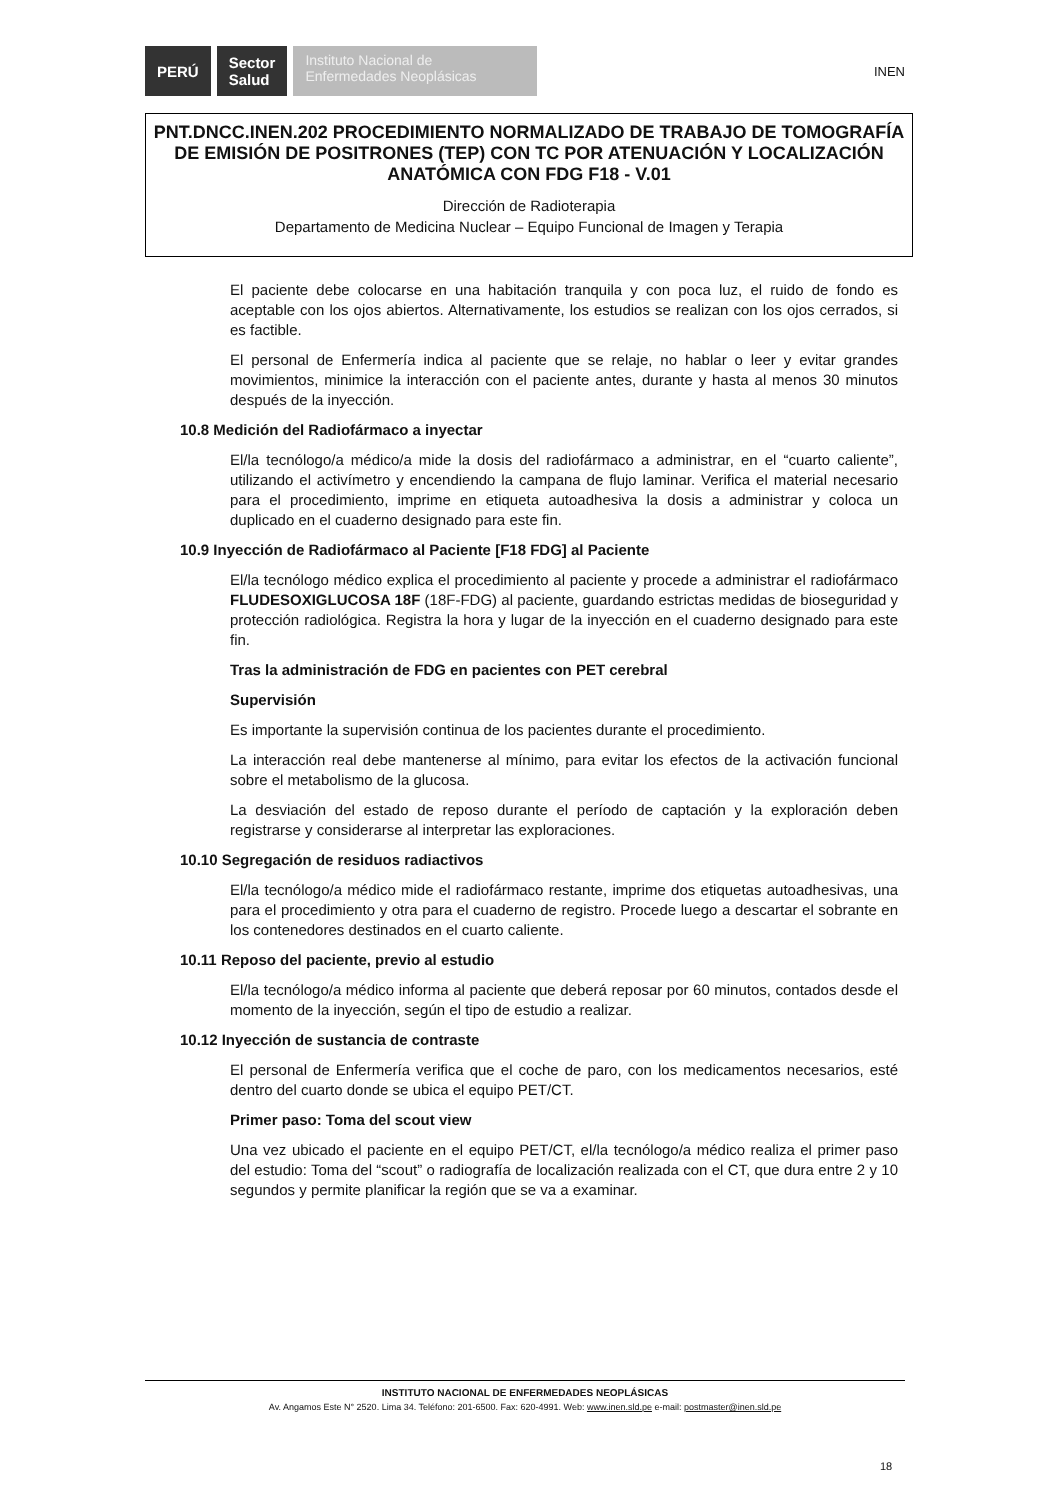PERÚ Sector
Salud Instituto Nacional de Enfermedades Neoplásicas INEN
PNT.DNCC.INEN.202 PROCEDIMIENTO NORMALIZADO DE TRABAJO DE TOMOGRAFÍA DE EMISIÓN DE POSITRONES (TEP) CON TC POR ATENUACIÓN Y LOCALIZACIÓN ANATÓMICA CON FDG F18 - V.01
Dirección de Radioterapia
Departamento de Medicina Nuclear – Equipo Funcional de Imagen y Terapia
El paciente debe colocarse en una habitación tranquila y con poca luz, el ruido de fondo es aceptable con los ojos abiertos. Alternativamente, los estudios se realizan con los ojos cerrados, si es factible.
El personal de Enfermería indica al paciente que se relaje, no hablar o leer y evitar grandes movimientos, minimice la interacción con el paciente antes, durante y hasta al menos 30 minutos después de la inyección.
10.8 Medición del Radiofármaco a inyectar
El/la tecnólogo/a médico/a mide la dosis del radiofármaco a administrar, en el “cuarto caliente”, utilizando el activímetro y encendiendo la campana de flujo laminar. Verifica el material necesario para el procedimiento, imprime en etiqueta autoadhesiva la dosis a administrar y coloca un duplicado en el cuaderno designado para este fin.
10.9 Inyección de Radiofármaco al Paciente [F18 FDG] al Paciente
El/la tecnólogo médico explica el procedimiento al paciente y procede a administrar el radiofármaco FLUDESOXIGLUCOSA 18F (18F-FDG) al paciente, guardando estrictas medidas de bioseguridad y protección radiológica. Registra la hora y lugar de la inyección en el cuaderno designado para este fin.
Tras la administración de FDG en pacientes con PET cerebral
Supervisión
Es importante la supervisión continua de los pacientes durante el procedimiento.
La interacción real debe mantenerse al mínimo, para evitar los efectos de la activación funcional sobre el metabolismo de la glucosa.
La desviación del estado de reposo durante el período de captación y la exploración deben registrarse y considerarse al interpretar las exploraciones.
10.10 Segregación de residuos radiactivos
El/la tecnólogo/a médico mide el radiofármaco restante, imprime dos etiquetas autoadhesivas, una para el procedimiento y otra para el cuaderno de registro. Procede luego a descartar el sobrante en los contenedores destinados en el cuarto caliente.
10.11 Reposo del paciente, previo al estudio
El/la tecnólogo/a médico informa al paciente que deberá reposar por 60 minutos, contados desde el momento de la inyección, según el tipo de estudio a realizar.
10.12 Inyección de sustancia de contraste
El personal de Enfermería verifica que el coche de paro, con los medicamentos necesarios, esté dentro del cuarto donde se ubica el equipo PET/CT.
Primer paso: Toma del scout view
Una vez ubicado el paciente en el equipo PET/CT, el/la tecnólogo/a médico realiza el primer paso del estudio: Toma del “scout” o radiografía de localización realizada con el CT, que dura entre 2 y 10 segundos y permite planificar la región que se va a examinar.
INSTITUTO NACIONAL DE ENFERMEDADES NEOPLÁSICAS
Av. Angamos Este N° 2520. Lima 34. Teléfono: 201-6500. Fax: 620-4991. Web: www.inen.sld.pe e-mail: postmaster@inen.sld.pe
18